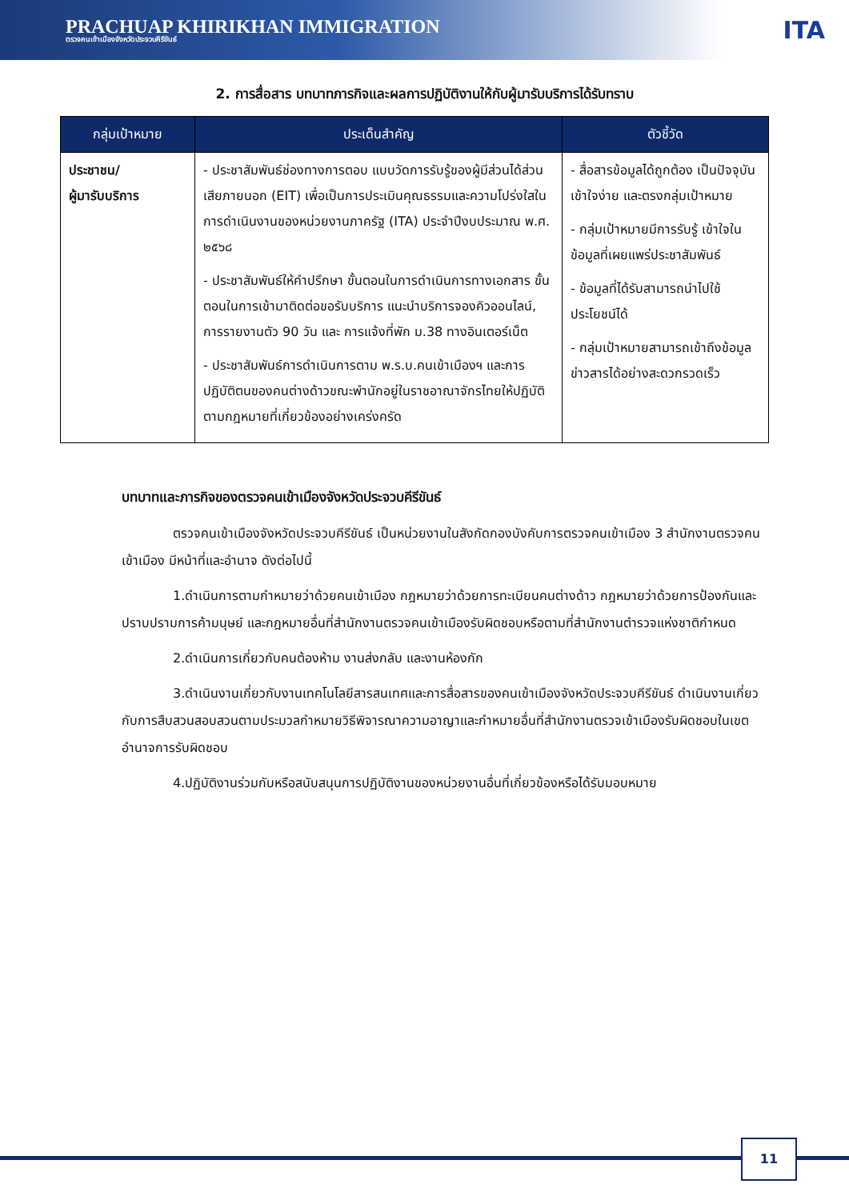PRACHUAP KHIRIKHAN IMMIGRATION
ตรวจคนเข้าเมืองจังหวัดประจวบคีรีขันธ์
ITA
2. การสื่อสาร บทบาทภารกิจและผลการปฏิบัติงานให้กับผู้มารับบริการได้รับทราบ
| กลุ่มเป้าหมาย | ประเด็นสำคัญ | ตัวชี้วัด |
| --- | --- | --- |
| ประชาชน/ ผู้มารับบริการ | - ประชาสัมพันธ์ช่องทางการตอบ แบบวัดการรับรู้ของผู้มีส่วนได้ส่วนเสียภายนอก (EIT) เพื่อเป็นการประเมินคุณธรรมและความโปร่งใสในการดำเนินงานของหน่วยงานภาครัฐ (ITA) ประจำปีงบประมาณ พ.ศ. ๒๕๖๘ - ประชาสัมพันธ์ให้คำปรึกษา ขั้นตอนในการดำเนินการทางเอกสาร ขั้นตอนในการเข้ามาติดต่อขอรับบริการ แนะนำบริการจองคิวออนไลน์, การรายงานตัว 90 วัน และ การแจ้งที่พัก ม.38 ทางอินเตอร์เน็ต - ประชาสัมพันธ์การดำเนินการตาม พ.ร.บ.คนเข้าเมืองฯ และการปฏิบัติตนของคนต่างด้าวขณะพำนักอยู่ในราชอาณาจักรไทยให้ปฏิบัติตามกฎหมายที่เกี่ยวข้องอย่างเคร่งครัด | - สื่อสารข้อมูลได้ถูกต้อง เป็นปัจจุบัน เข้าใจง่าย และตรงกลุ่มเป้าหมาย - กลุ่มเป้าหมายมีการรับรู้ เข้าใจในข้อมูลที่เผยแพร่ประชาสัมพันธ์ - ข้อมูลที่ได้รับสามารถนำไปใช้ประโยชน์ได้ - กลุ่มเป้าหมายสามารถเข้าถึงข้อมูลข่าวสารได้อย่างสะดวกรวดเร็ว |
บทบาทและภารกิจของตรวจคนเข้าเมืองจังหวัดประจวบคีรีขันธ์
ตรวจคนเข้าเมืองจังหวัดประจวบคีรีขันธ์ เป็นหน่วยงานในสังกัดกองบังคับการตรวจคนเข้าเมือง 3 สำนักงานตรวจคนเข้าเมือง มีหน้าที่และอำนาจ ดังต่อไปนี้
1.ดำเนินการตามกำหมายว่าด้วยคนเข้าเมือง กฎหมายว่าด้วยการทะเบียนคนต่างด้าว กฎหมายว่าด้วยการป้องกันและปราบปรามการค้ามนุษย์ และกฎหมายอื่นที่สำนักงานตรวจคนเข้าเมืองรับผิดชอบหรือตามที่สำนักงานตำรวจแห่งชาติกำหนด
2.ดำเนินการเกี่ยวกับคนต้องห้าม งานส่งกลับ และงานห้องกัก
3.ดำเนินงานเกี่ยวกับงานเทคโนโลยีสารสนเทศและการสื่อสารของคนเข้าเมืองจังหวัดประจวบคีรีขันธ์ ดำเนินงานเกี่ยวกับการสืบสวนสอบสวนตามประมวลกำหมายวิธีพิจารณาความอาญาและกำหมายอื่นที่สำนักงานตรวจเข้าเมืองรับผิดชอบในเขตอำนาจการรับผิดชอบ
4.ปฏิบัติงานร่วมกับหรือสนับสนุนการปฏิบัติงานของหน่วยงานอื่นที่เกี่ยวข้องหรือได้รับมอบหมาย
11